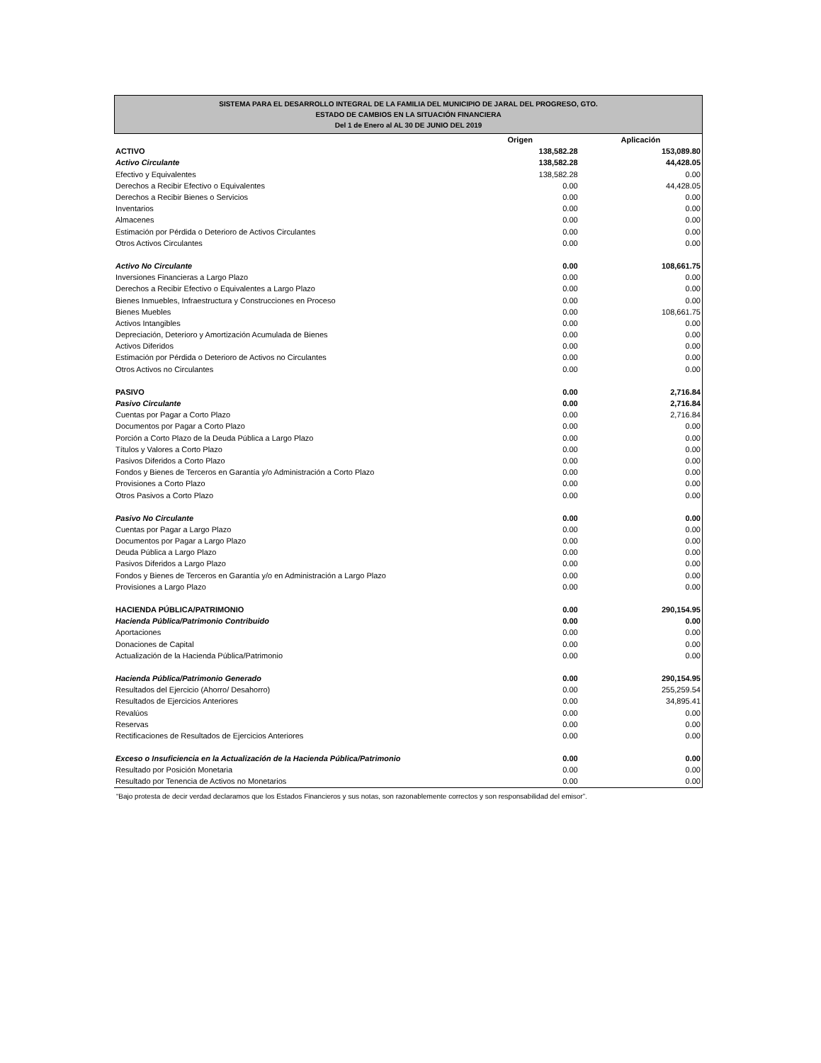SISTEMA PARA EL DESARROLLO INTEGRAL DE LA FAMILIA DEL MUNICIPIO DE JARAL DEL PROGRESO, GTO.
ESTADO DE CAMBIOS EN LA SITUACIÓN FINANCIERA
Del 1 de Enero al AL 30 DE JUNIO DEL 2019
| | Origen | Aplicación |
| --- | --- | --- |
| ACTIVO | 138,582.28 | 153,089.80 |
| Activo Circulante | 138,582.28 | 44,428.05 |
| Efectivo y Equivalentes | 138,582.28 | 0.00 |
| Derechos a Recibir Efectivo o Equivalentes | 0.00 | 44,428.05 |
| Derechos a Recibir Bienes o Servicios | 0.00 | 0.00 |
| Inventarios | 0.00 | 0.00 |
| Almacenes | 0.00 | 0.00 |
| Estimación por Pérdida o Deterioro de Activos Circulantes | 0.00 | 0.00 |
| Otros Activos Circulantes | 0.00 | 0.00 |
| Activo No Circulante | 0.00 | 108,661.75 |
| Inversiones Financieras a Largo Plazo | 0.00 | 0.00 |
| Derechos a Recibir Efectivo o Equivalentes a Largo Plazo | 0.00 | 0.00 |
| Bienes Inmuebles, Infraestructura y Construcciones en Proceso | 0.00 | 0.00 |
| Bienes Muebles | 0.00 | 108,661.75 |
| Activos Intangibles | 0.00 | 0.00 |
| Depreciación, Deterioro y Amortización Acumulada de Bienes | 0.00 | 0.00 |
| Activos Diferidos | 0.00 | 0.00 |
| Estimación por Pérdida o Deterioro de Activos no Circulantes | 0.00 | 0.00 |
| Otros Activos no Circulantes | 0.00 | 0.00 |
| PASIVO | 0.00 | 2,716.84 |
| Pasivo Circulante | 0.00 | 2,716.84 |
| Cuentas por Pagar a Corto Plazo | 0.00 | 2,716.84 |
| Documentos por Pagar a Corto Plazo | 0.00 | 0.00 |
| Porción a Corto Plazo de la Deuda Pública a Largo Plazo | 0.00 | 0.00 |
| Títulos y Valores a Corto Plazo | 0.00 | 0.00 |
| Pasivos Diferidos a Corto Plazo | 0.00 | 0.00 |
| Fondos y Bienes de Terceros en Garantía y/o Administración a Corto Plazo | 0.00 | 0.00 |
| Provisiones a Corto Plazo | 0.00 | 0.00 |
| Otros Pasivos a Corto Plazo | 0.00 | 0.00 |
| Pasivo No Circulante | 0.00 | 0.00 |
| Cuentas por Pagar a Largo Plazo | 0.00 | 0.00 |
| Documentos por Pagar a Largo Plazo | 0.00 | 0.00 |
| Deuda Pública a Largo Plazo | 0.00 | 0.00 |
| Pasivos Diferidos a Largo Plazo | 0.00 | 0.00 |
| Fondos y Bienes de Terceros en Garantía y/o en Administración a Largo Plazo | 0.00 | 0.00 |
| Provisiones a Largo Plazo | 0.00 | 0.00 |
| HACIENDA PÚBLICA/PATRIMONIO | 0.00 | 290,154.95 |
| Hacienda Pública/Patrimonio Contribuido | 0.00 | 0.00 |
| Aportaciones | 0.00 | 0.00 |
| Donaciones de Capital | 0.00 | 0.00 |
| Actualización de la Hacienda Pública/Patrimonio | 0.00 | 0.00 |
| Hacienda Pública/Patrimonio Generado | 0.00 | 290,154.95 |
| Resultados del Ejercicio (Ahorro/ Desahorro) | 0.00 | 255,259.54 |
| Resultados de Ejercicios Anteriores | 0.00 | 34,895.41 |
| Revalúos | 0.00 | 0.00 |
| Reservas | 0.00 | 0.00 |
| Rectificaciones de Resultados de Ejercicios Anteriores | 0.00 | 0.00 |
| Exceso o Insuficiencia en la Actualización de la Hacienda Pública/Patrimonio | 0.00 | 0.00 |
| Resultado por Posición Monetaria | 0.00 | 0.00 |
| Resultado por Tenencia de Activos no Monetarios | 0.00 | 0.00 |
“Bajo protesta de decir verdad declaramos que los Estados Financieros y sus notas, son razonablemente correctos y son responsabilidad del emisor”.